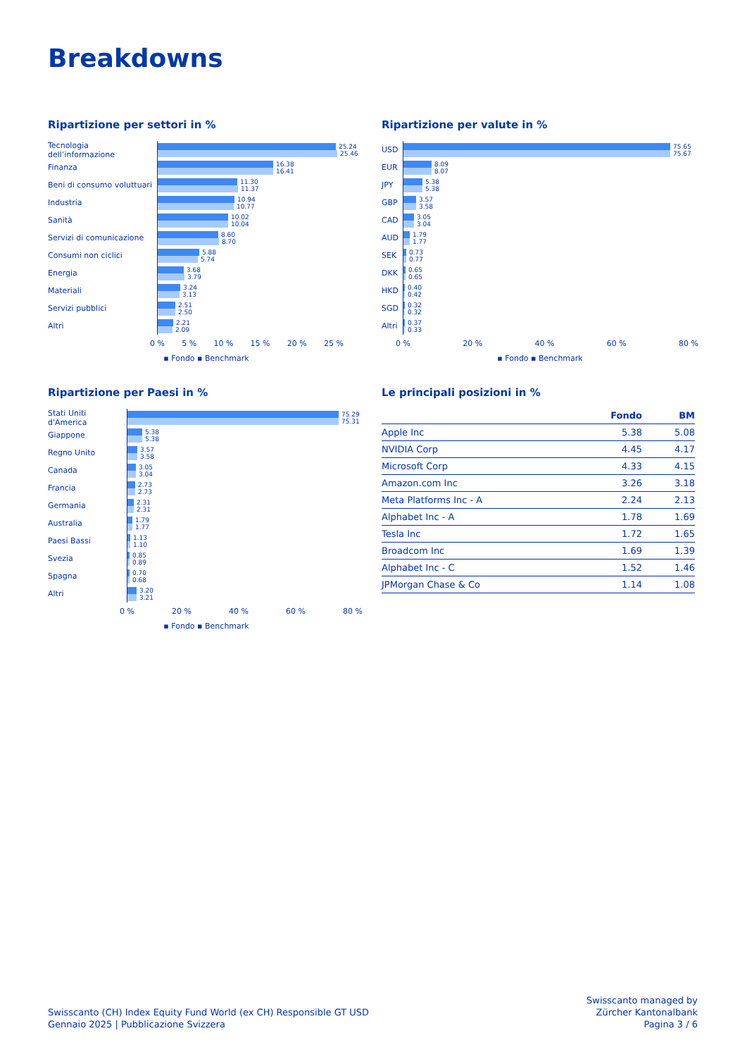Breakdowns
Ripartizione per settori in %
Tecnologia dell’informazione
25.24
25.46
Finanza
16.38
16.41
Beni di consumo voluttuari
11.30
11.37
Industria
10.94
10.77
Sanità
10.02
10.04
Servizi di comunicazione
8.60
8.70
Consumi non ciclici
5.88
5.74
Energia
3.68
3.79
Materiali
3.24
3.13
Servizi pubblici
2.51
2.50
Altri
2.21
2.09
0 % 5 % 10 % 15 % 20 % 25 %
▪ Fondo ▪ Benchmark
Ripartizione per valute in %
USD
75.65
75.67
EUR
8.09
8.07
JPY
5.38
5.38
GBP
3.57
3.58
CAD
3.05
3.04
AUD
1.79
1.77
SEK
0.73
0.77
DKK
0.65
0.65
HKD
0.40
0.42
SGD
0.32
0.32
Altri
0.37
0.33
0 % 20 % 40 % 60 % 80 %
▪ Fondo ▪ Benchmark
Ripartizione per Paesi in %
Stati Uniti d'America
75.29
75.31
Giappone
5.38
5.38
Regno Unito
3.57
3.58
Canada
3.05
3.04
Francia
2.73
2.73
Germania
2.31
2.31
Australia
1.79
1.77
Paesi Bassi
1.13
1.10
Svezia
0.85
0.89
Spagna
0.70
0.68
Altri
3.20
3.21
0 % 20 % 40 % 60 % 80 %
▪ Fondo ▪ Benchmark
Le principali posizioni in %
| | Fondo | BM |
| --- | --- | --- |
| Apple Inc | 5.38 | 5.08 |
| NVIDIA Corp | 4.45 | 4.17 |
| Microsoft Corp | 4.33 | 4.15 |
| Amazon.com Inc | 3.26 | 3.18 |
| Meta Platforms Inc - A | 2.24 | 2.13 |
| Alphabet Inc - A | 1.78 | 1.69 |
| Tesla Inc | 1.72 | 1.65 |
| Broadcom Inc | 1.69 | 1.39 |
| Alphabet Inc - C | 1.52 | 1.46 |
| JPMorgan Chase & Co | 1.14 | 1.08 |
Swisscanto (CH) Index Equity Fund World (ex CH) Responsible GT USD
Gennaio 2025 | Pubblicazione Svizzera
Swisscanto managed by
Zürcher Kantonalbank
Pagina 3 / 6